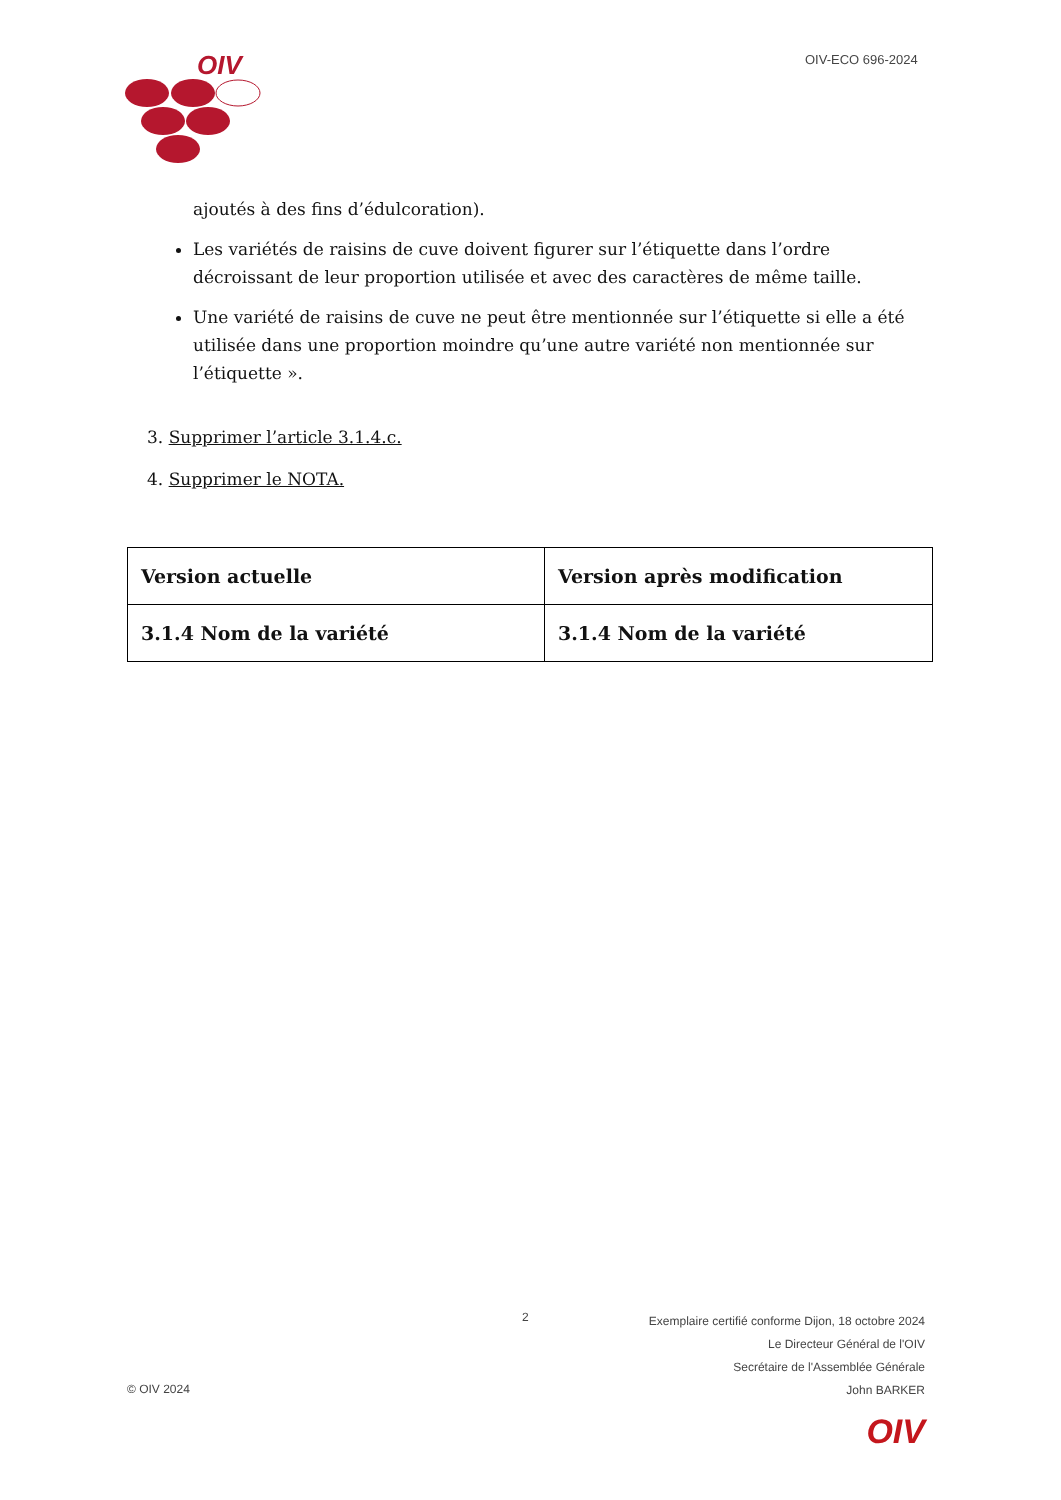OIV
OIV-ECO 696-2024
ajoutés à des fins d’édulcoration).
Les variétés de raisins de cuve doivent figurer sur l’étiquette dans l’ordre décroissant de leur proportion utilisée et avec des caractères de même taille.
Une variété de raisins de cuve ne peut être mentionnée sur l’étiquette si elle a été utilisée dans une proportion moindre qu’une autre variété non mentionnée sur l’étiquette ».
3. Supprimer l’article 3.1.4.c.
4. Supprimer le NOTA.
| Version actuelle | Version après modification |
| --- | --- |
| 3.1.4 Nom de la variété | 3.1.4 Nom de la variété |
2
Exemplaire certifié conforme Dijon, 18 octobre 2024
Le Directeur Général de l'OIV
Secrétaire de l'Assemblée Générale
John BARKER
© OIV 2024
OIV